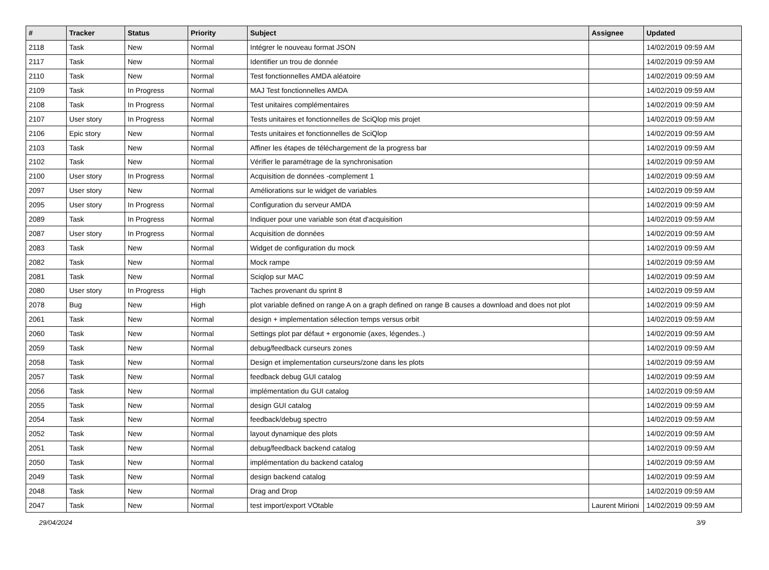| # | Tracker | Status | Priority | Subject | Assignee | Updated |
| --- | --- | --- | --- | --- | --- | --- |
| 2118 | Task | New | Normal | Intégrer le nouveau format JSON | | 14/02/2019 09:59 AM |
| 2117 | Task | New | Normal | Identifier un trou de donnée | | 14/02/2019 09:59 AM |
| 2110 | Task | New | Normal | Test fonctionnelles AMDA aléatoire | | 14/02/2019 09:59 AM |
| 2109 | Task | In Progress | Normal | MAJ Test fonctionnelles AMDA | | 14/02/2019 09:59 AM |
| 2108 | Task | In Progress | Normal | Test unitaires complémentaires | | 14/02/2019 09:59 AM |
| 2107 | User story | In Progress | Normal | Tests unitaires et fonctionnelles de SciQlop mis projet | | 14/02/2019 09:59 AM |
| 2106 | Epic story | New | Normal | Tests unitaires et fonctionnelles de SciQlop | | 14/02/2019 09:59 AM |
| 2103 | Task | New | Normal | Affiner les étapes de téléchargement de la progress bar | | 14/02/2019 09:59 AM |
| 2102 | Task | New | Normal | Vérifier le paramétrage de la synchronisation | | 14/02/2019 09:59 AM |
| 2100 | User story | In Progress | Normal | Acquisition de données -complement 1 | | 14/02/2019 09:59 AM |
| 2097 | User story | New | Normal | Améliorations sur le widget de variables | | 14/02/2019 09:59 AM |
| 2095 | User story | In Progress | Normal | Configuration du serveur AMDA | | 14/02/2019 09:59 AM |
| 2089 | Task | In Progress | Normal | Indiquer pour une variable son état d'acquisition | | 14/02/2019 09:59 AM |
| 2087 | User story | In Progress | Normal | Acquisition de données | | 14/02/2019 09:59 AM |
| 2083 | Task | New | Normal | Widget de configuration du mock | | 14/02/2019 09:59 AM |
| 2082 | Task | New | Normal | Mock rampe | | 14/02/2019 09:59 AM |
| 2081 | Task | New | Normal | Sciqlop sur MAC | | 14/02/2019 09:59 AM |
| 2080 | User story | In Progress | High | Taches provenant du sprint 8 | | 14/02/2019 09:59 AM |
| 2078 | Bug | New | High | plot variable defined on range A on a graph defined on range B causes a download and does not plot | | 14/02/2019 09:59 AM |
| 2061 | Task | New | Normal | design + implementation sélection temps versus orbit | | 14/02/2019 09:59 AM |
| 2060 | Task | New | Normal | Settings plot par défaut + ergonomie (axes, légendes..) | | 14/02/2019 09:59 AM |
| 2059 | Task | New | Normal | debug/feedback curseurs zones | | 14/02/2019 09:59 AM |
| 2058 | Task | New | Normal | Design et implementation curseurs/zone dans les plots | | 14/02/2019 09:59 AM |
| 2057 | Task | New | Normal | feedback debug GUI catalog | | 14/02/2019 09:59 AM |
| 2056 | Task | New | Normal | implémentation du GUI catalog | | 14/02/2019 09:59 AM |
| 2055 | Task | New | Normal | design GUI catalog | | 14/02/2019 09:59 AM |
| 2054 | Task | New | Normal | feedback/debug spectro | | 14/02/2019 09:59 AM |
| 2052 | Task | New | Normal | layout dynamique des plots | | 14/02/2019 09:59 AM |
| 2051 | Task | New | Normal | debug/feedback backend catalog | | 14/02/2019 09:59 AM |
| 2050 | Task | New | Normal | implémentation du backend catalog | | 14/02/2019 09:59 AM |
| 2049 | Task | New | Normal | design backend catalog | | 14/02/2019 09:59 AM |
| 2048 | Task | New | Normal | Drag and Drop | | 14/02/2019 09:59 AM |
| 2047 | Task | New | Normal | test import/export VOtable | Laurent Mirioni | 14/02/2019 09:59 AM |
29/04/2024 3/9